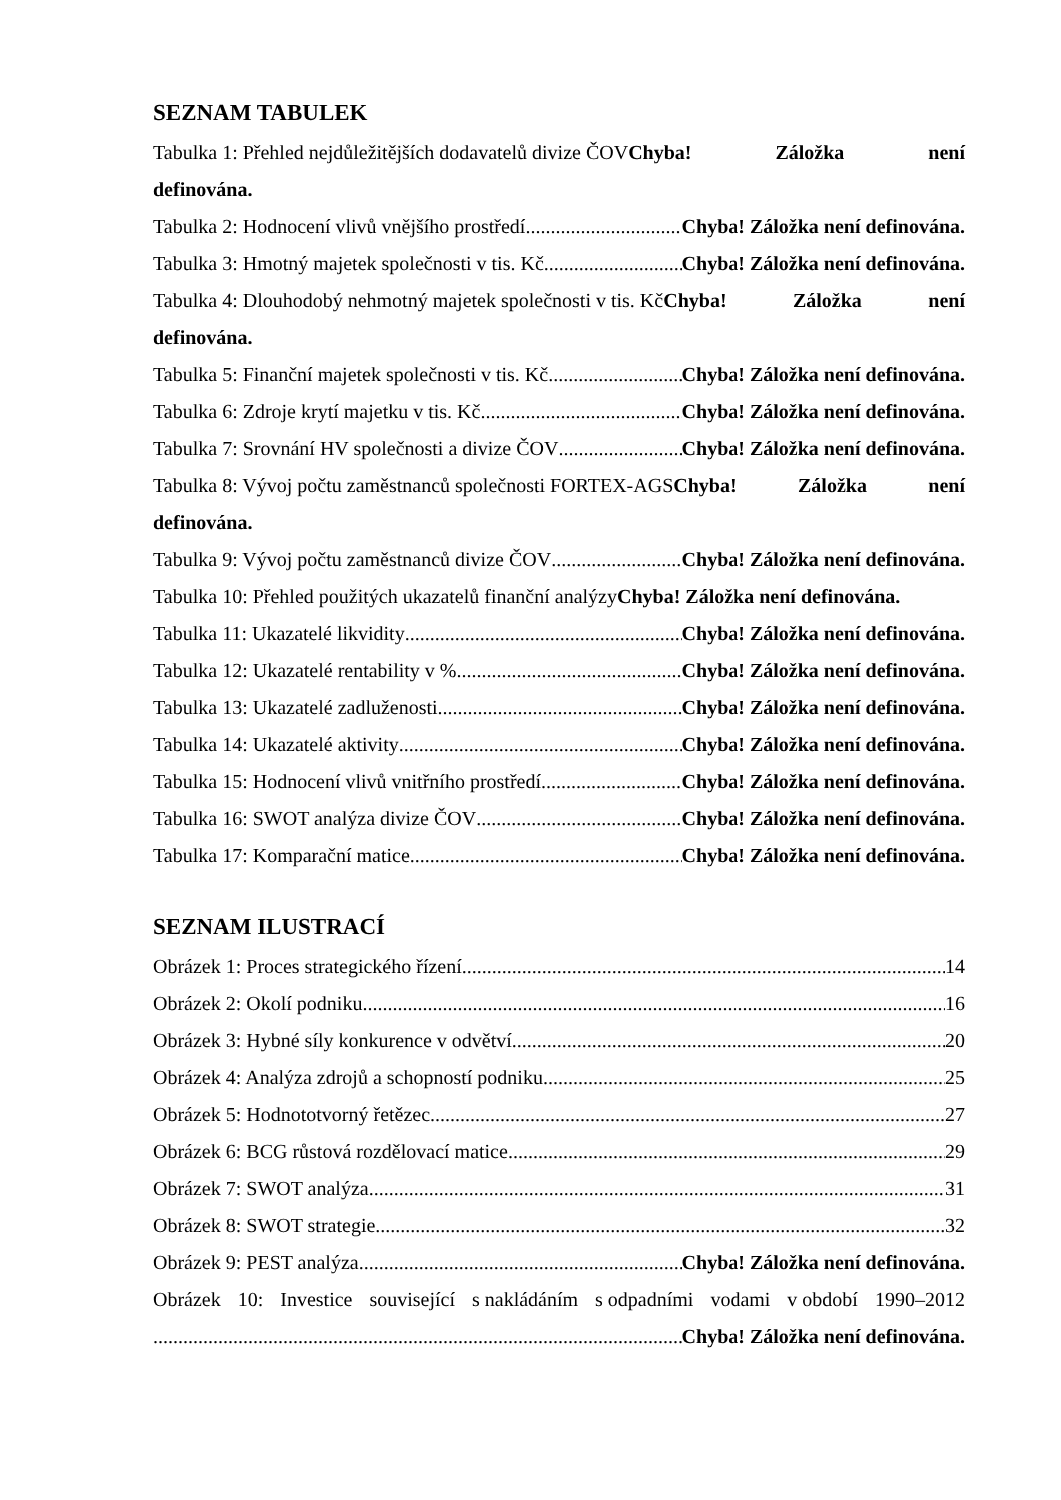SEZNAM TABULEK
Tabulka 1: Přehled nejdůležitějších dodavatelů divize ČOVChyba! Záložka není
definována.
Tabulka 2: Hodnocení vlivů vnějšího prostředí Chyba! Záložka není definována.
Tabulka 3: Hmotný majetek společnosti v tis. Kč Chyba! Záložka není definována.
Tabulka 4: Dlouhodobý nehmotný majetek společnosti v tis. KčChyba! Záložka není
definována.
Tabulka 5: Finanční majetek společnosti v tis. Kč Chyba! Záložka není definována.
Tabulka 6: Zdroje krytí majetku v tis. Kč Chyba! Záložka není definována.
Tabulka 7: Srovnání HV společnosti a divize ČOV Chyba! Záložka není definována.
Tabulka 8: Vývoj počtu zaměstnanců společnosti FORTEX-AGSChyba! Záložka není
definována.
Tabulka 9: Vývoj počtu zaměstnanců divize ČOV Chyba! Záložka není definována.
Tabulka 10: Přehled použitých ukazatelů finanční analýzy Chyba! Záložka není definována.
Tabulka 11: Ukazatelé likvidity Chyba! Záložka není definována.
Tabulka 12: Ukazatelé rentability v % Chyba! Záložka není definována.
Tabulka 13: Ukazatelé zadluženosti Chyba! Záložka není definována.
Tabulka 14: Ukazatelé aktivity Chyba! Záložka není definována.
Tabulka 15: Hodnocení vlivů vnitřního prostředí Chyba! Záložka není definována.
Tabulka 16: SWOT analýza divize ČOV Chyba! Záložka není definována.
Tabulka 17: Komparační matice Chyba! Záložka není definována.
SEZNAM ILUSTRACÍ
Obrázek 1: Proces strategického řízení 14
Obrázek 2: Okolí podniku 16
Obrázek 3: Hybné síly konkurence v odvětví 20
Obrázek 4: Analýza zdrojů a schopností podniku 25
Obrázek 5: Hodnototvorný řetězec 27
Obrázek 6: BCG růstová rozdělovací matice 29
Obrázek 7: SWOT analýza 31
Obrázek 8: SWOT strategie 32
Obrázek 9: PEST analýza Chyba! Záložka není definována.
Obrázek 10: Investice související s nakládáním s odpadními vodami v období 1990–2012
Chyba! Záložka není definována.